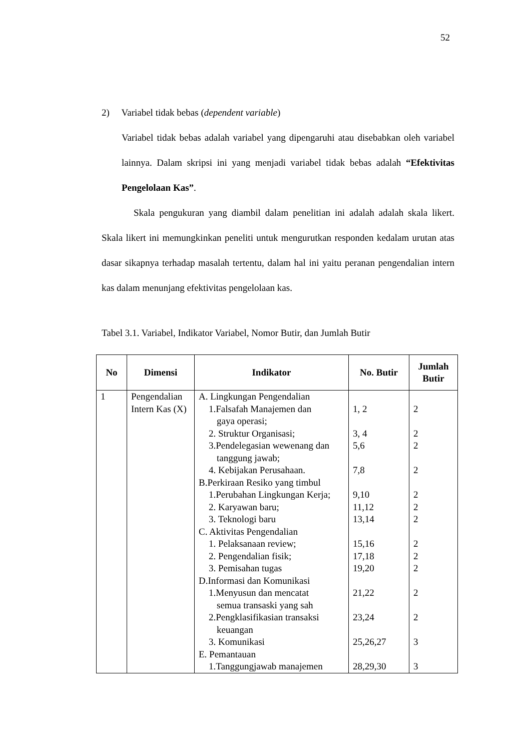52
2) Variabel tidak bebas (dependent variable)
Variabel tidak bebas adalah variabel yang dipengaruhi atau disebabkan oleh variabel lainnya. Dalam skripsi ini yang menjadi variabel tidak bebas adalah “Efektivitas Pengelolaan Kas”.
Skala pengukuran yang diambil dalam penelitian ini adalah adalah skala likert. Skala likert ini memungkinkan peneliti untuk mengurutkan responden kedalam urutan atas dasar sikapnya terhadap masalah tertentu, dalam hal ini yaitu peranan pengendalian intern kas dalam menunjang efektivitas pengelolaan kas.
Tabel 3.1. Variabel, Indikator Variabel, Nomor Butir, dan Jumlah Butir
| No | Dimensi | Indikator | No. Butir | Jumlah Butir |
| --- | --- | --- | --- | --- |
| 1 | Pengendalian Intern Kas (X) | A. Lingkungan Pengendalian 1.Falsafah Manajemen dan gaya operasi; 2. Struktur Organisasi; 3.Pendelegasian wewenang dan tanggung jawab; 4. Kebijakan Perusahaan. B.Perkiraan Resiko yang timbul 1.Perubahan Lingkungan Kerja; 2. Karyawan baru; 3. Teknologi baru C. Aktivitas Pengendalian 1. Pelaksanaan review; 2. Pengendalian fisik; 3. Pemisahan tugas D.Informasi dan Komunikasi 1.Menyusun dan mencatat semua transaski yang sah 2.Pengklasifikasian transaksi keuangan 3. Komunikasi E. Pemantauan 1.Tanggungjawab manajemen | 1, 2 3, 4 5,6 7,8 9,10 11,12 13,14 15,16 17,18 19,20 21,22 23,24 25,26,27 28,29,30 | 2 2 2 2 2 2 2 2 2 2 2 2 3 3 |